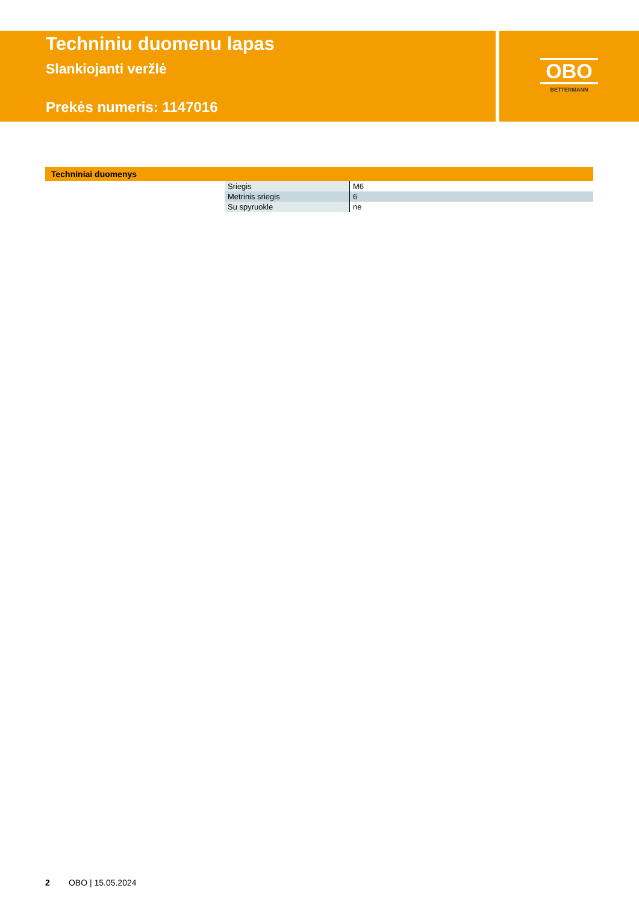Techniniu duomenu lapas
Slankiojanti veržlė
Prekės numeris: 1147016
OBO
BETTERMANN
Techniniai duomenys
| Sriegis | M6 |
| Metrinis sriegis | 6 |
| Su spyruokle | ne |
2 OBO | 15.05.2024